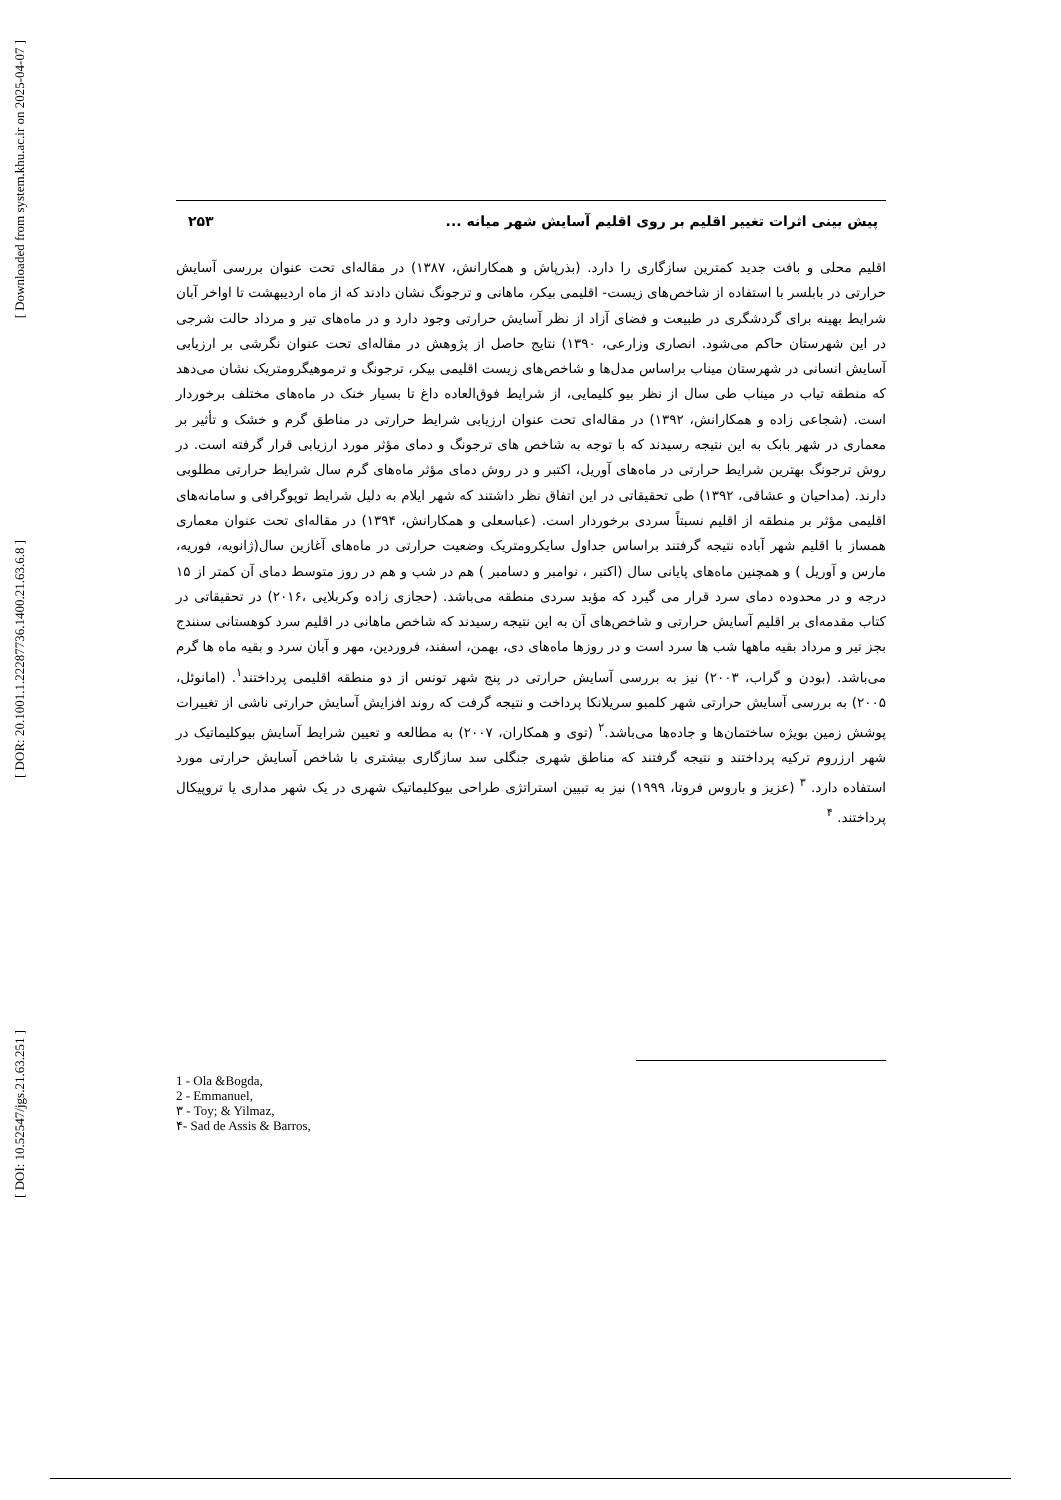[ Downloaded from system.khu.ac.ir on 2025-04-07 ]
[ DOR: 20.1001.1.22287736.1400.21.63.6.8 ]
[ DOI: 10.52547/jgs.21.63.251 ]
پیش بینی اثرات تغییر اقلیم بر روی اقلیم آسایش شهر میانه ... ۲۵۳
اقلیم محلی و بافت جدید کمترین سازگاری را دارد. (بذرپاش و همکارانش، ۱۳۸۷) در مقاله‌ای تحت عنوان بررسی آسایش حرارتی در بابلسر با استفاده از شاخص‌های زیست- اقلیمی بیکر، ماهانی و ترجونگ نشان دادند که از ماه اردیبهشت تا اواخر آبان شرایط بهینه برای گردشگری در طبیعت و فضای آزاد از نظر آسایش حرارتی وجود دارد و در ماه‌های تیر و مرداد حالت شرجی در این شهرستان حاکم می‌شود. انصاری وزارعی، ۱۳۹۰) نتایج حاصل از پژوهش در مقاله‌ای تحت عنوان نگرشی بر ارزیابی آسایش انسانی در شهرستان میناب براساس مدل‌ها و شاخص‌های زیست اقلیمی بیکر، ترجونگ و ترموهیگرومتریک نشان می‌دهد که منطقه تیاب در میناب طی سال از نظر بیو کلیمایی، از شرایط فوق‌العاده داغ تا بسیار خنک در ماه‌های مختلف برخوردار است. (شجاعی زاده و همکارانش، ۱۳۹۲) در مقاله‌ای تحت عنوان ارزیابی شرایط حرارتی در مناطق گرم و خشک و تأثیر بر معماری در شهر بابک به این نتیجه رسیدند که با توجه به شاخص های ترجونگ و دمای مؤثر مورد ارزیابی قرار گرفته است. در روش ترجونگ بهترین شرایط حرارتی در ماه‌های آوریل، اکتبر و در روش دمای مؤثر ماه‌های گرم سال شرایط حرارتی مطلوبی دارند. (مداحیان و عشاقی، ۱۳۹۲) طی تحقیقاتی در این اتفاق نظر داشتند که شهر ایلام به دلیل شرایط توپوگرافی و سامانه‌های اقلیمی مؤثر بر منطقه از اقلیم نسبتاً سردی برخوردار است. (عباسعلی و همکارانش، ۱۳۹۴) در مقاله‌ای تحت عنوان معماری همساز با اقلیم شهر آباده نتیجه گرفتند براساس جداول سایکرومتریک وضعیت حرارتی در ماه‌های آغازین سال(ژانویه، فوریه، مارس و آوریل ) و همچنین ماه‌های پایانی سال (اکتبر ، نوامبر و دسامبر ) هم در شب و هم در روز متوسط دمای آن کمتر از ۱۵ درجه و در محدوده دمای سرد قرار می گیرد که مؤید سردی منطقه می‌باشد. (حجازی زاده وکربلایی ،۲۰۱۶) در تحقیقاتی در کتاب مقدمه‌ای بر اقلیم آسایش حرارتی و شاخص‌های آن به این نتیجه رسیدند که شاخص ماهانی در اقلیم سرد کوهستانی سنندج بجز تیر و مرداد بقیه ماهها شب ها سرد است و در روزها ماه‌های دی، بهمن، اسفند، فروردین، مهر و آبان سرد و بقیه ماه ها گرم می‌باشد. (بودن و گراب، ۲۰۰۳) نیز به بررسی آسایش حرارتی در پنج شهر تونس از دو منطقه اقلیمی پرداختند<sup>۱</sup>. (امانوئل، ۲۰۰۵) به بررسی آسایش حرارتی شهر کلمبو سریلانکا پرداخت و نتیجه گرفت که روند افزایش آسایش حرارتی ناشی از تغییرات پوشش زمین بویژه ساختمان‌ها و جاده‌ها می‌باشد.<sup>۲</sup> (توی و همکاران، ۲۰۰۷) به مطالعه و تعیین شرایط آسایش بیوکلیماتیک در شهر ارزروم ترکیه پرداختند و نتیجه گرفتند که مناطق شهری جنگلی سد سازگاری بیشتری با شاخص آسایش حرارتی مورد استفاده دارد. <sup>۳</sup> (عزیز و باروس فروتا، ۱۹۹۹) نیز به تبیین استراتژی طراحی بیوکلیماتیک شهری در یک شهر مداری یا تروپیکال پرداختند. <sup>۴</sup>
1 - Ola &Bogda,
2 - Emmanuel,
۳ - Toy; & Yilmaz,
۴- Sad de Assis & Barros,